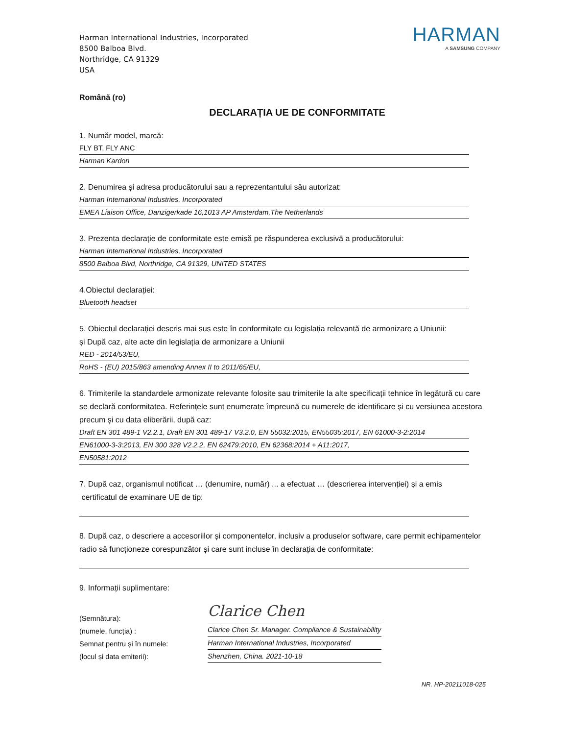Harman International Industries, Incorporated
8500 Balboa Blvd.
Northridge, CA 91329
USA
HARMAN
A SAMSUNG COMPANY
Română (ro)
DECLARAȚIA UE DE CONFORMITATE
1. Număr model, marcă:
FLY BT, FLY ANC
Harman Kardon
2. Denumirea și adresa producătorului sau a reprezentantului său autorizat:
Harman International Industries, Incorporated
EMEA Liaison Office, Danzigerkade 16,1013 AP Amsterdam,The Netherlands
3. Prezenta declarație de conformitate este emisă pe răspunderea exclusivă a producătorului:
Harman International Industries, Incorporated
8500 Balboa Blvd, Northridge, CA 91329, UNITED STATES
4.Obiectul declarației:
Bluetooth headset
5. Obiectul declarației descris mai sus este în conformitate cu legislația relevantă de armonizare a Uniunii:
și După caz, alte acte din legislația de armonizare a Uniunii
RED - 2014/53/EU,
RoHS - (EU) 2015/863 amending Annex II to 2011/65/EU,
6. Trimiterile la standardele armonizate relevante folosite sau trimiterile la alte specificații tehnice în legătură cu care se declară conformitatea. Referințele sunt enumerate împreună cu numerele de identificare și cu versiunea acestora precum și cu data eliberării, după caz:
Draft EN 301 489-1 V2.2.1, Draft EN 301 489-17 V3.2.0, EN 55032:2015, EN55035:2017, EN 61000-3-2:2014
EN61000-3-3:2013, EN 300 328 V2.2.2, EN 62479:2010, EN 62368:2014 + A11:2017,
EN50581:2012
7. După caz, organismul notificat … (denumire, număr) ... a efectuat … (descrierea intervenției) și a emis
certificatul de examinare UE de tip:
8. După caz, o descriere a accesoriilor și componentelor, inclusiv a produselor software, care permit echipamentelor radio să funcționeze corespunzător și care sunt incluse în declarația de conformitate:
9. Informații suplimentare:
(Semnătura):
(numele, funcția) :
Semnat pentru și în numele:
(locul și data emiterii):
Clarice Chen
Clarice Chen Sr. Manager. Compliance & Sustainability
Harman International Industries, Incorporated
Shenzhen, China. 2021-10-18
NR. HP-20211018-025